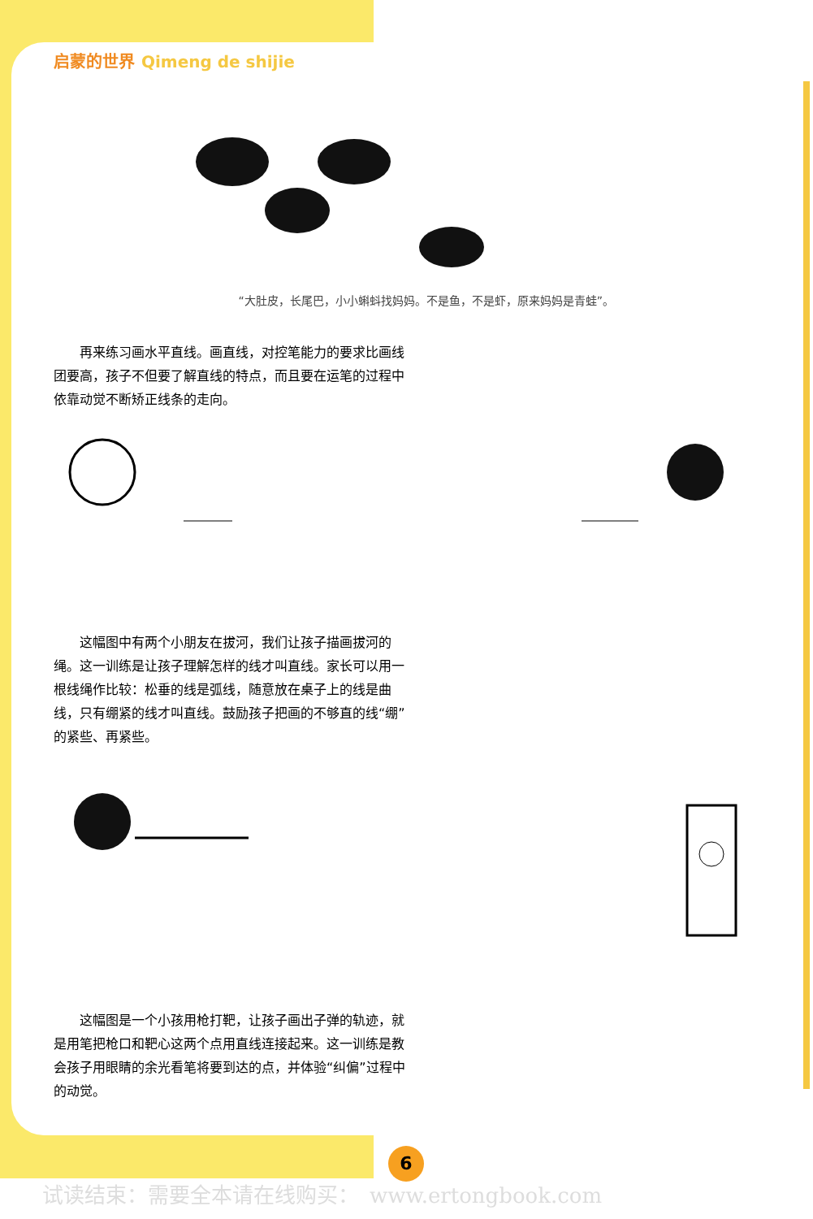启蒙的世界 Qimeng de shijie
“大肚皮，长尾巴，小小蝌蚪找妈妈。不是鱼，不是虾，原来妈妈是青蛙”。
再来练习画水平直线。画直线，对控笔能力的要求比画线团要高，孩子不但要了解直线的特点，而且要在运笔的过程中依靠动觉不断矫正线条的走向。
这幅图中有两个小朋友在拔河，我们让孩子描画拔河的绳。这一训练是让孩子理解怎样的线才叫直线。家长可以用一根线绳作比较：松垂的线是弧线，随意放在桌子上的线是曲线，只有绷紧的线才叫直线。鼓励孩子把画的不够直的线“绷”的紧些、再紧些。
这幅图是一个小孩用枪打靶，让孩子画出子弹的轨迹，就是用笔把枪口和靶心这两个点用直线连接起来。这一训练是教会孩子用眼睛的余光看笔将要到达的点，并体验“纠偏”过程中的动觉。
6
试读结束：需要全本请在线购买：　www.ertongbook.com